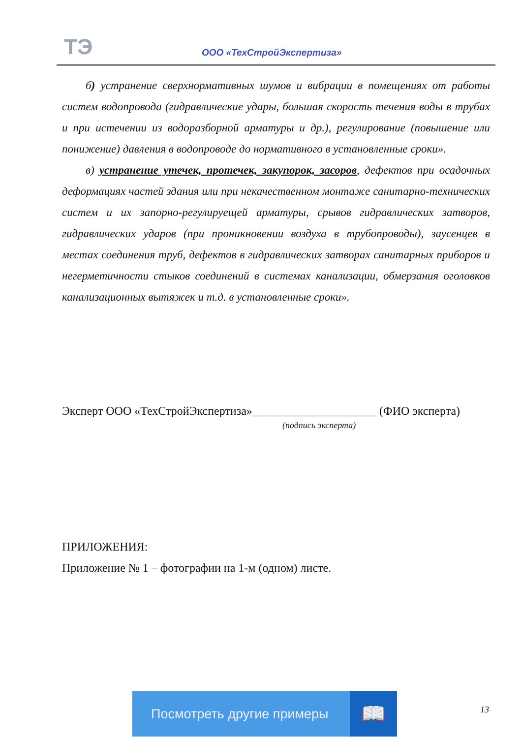ТЭ ООО «ТехСтройЭкспертиза»
б) устранение сверхнормативных шумов и вибрации в помещениях от работы систем водопровода (гидравлические удары, большая скорость течения воды в трубах и при истечении из водоразборной арматуры и др.), регулирование (повышение или понижение) давления в водопроводе до нормативного в установленные сроки».
в) устранение утечек, протечек, закупорок, засоров, дефектов при осадочных деформациях частей здания или при некачественном монтаже санитарно-технических систем и их запорно-регулируещей арматуры, срывов гидравлических затворов, гидравлических ударов (при проникновении воздуха в трубопроводы), заусенцев в местах соединения труб, дефектов в гидравлических затворах санитарных приборов и негерметичности стыков соединений в системах канализации, обмерзания оголовков канализационных вытяжек и т.д. в установленные сроки».
Эксперт ООО «ТехСтройЭкспертиза»_____________________ (ФИО эксперта)
(подпись эксперта)
ПРИЛОЖЕНИЯ:
Приложение № 1 – фотографии на 1-м (одном) листе.
Посмотреть другие примеры 📖
13